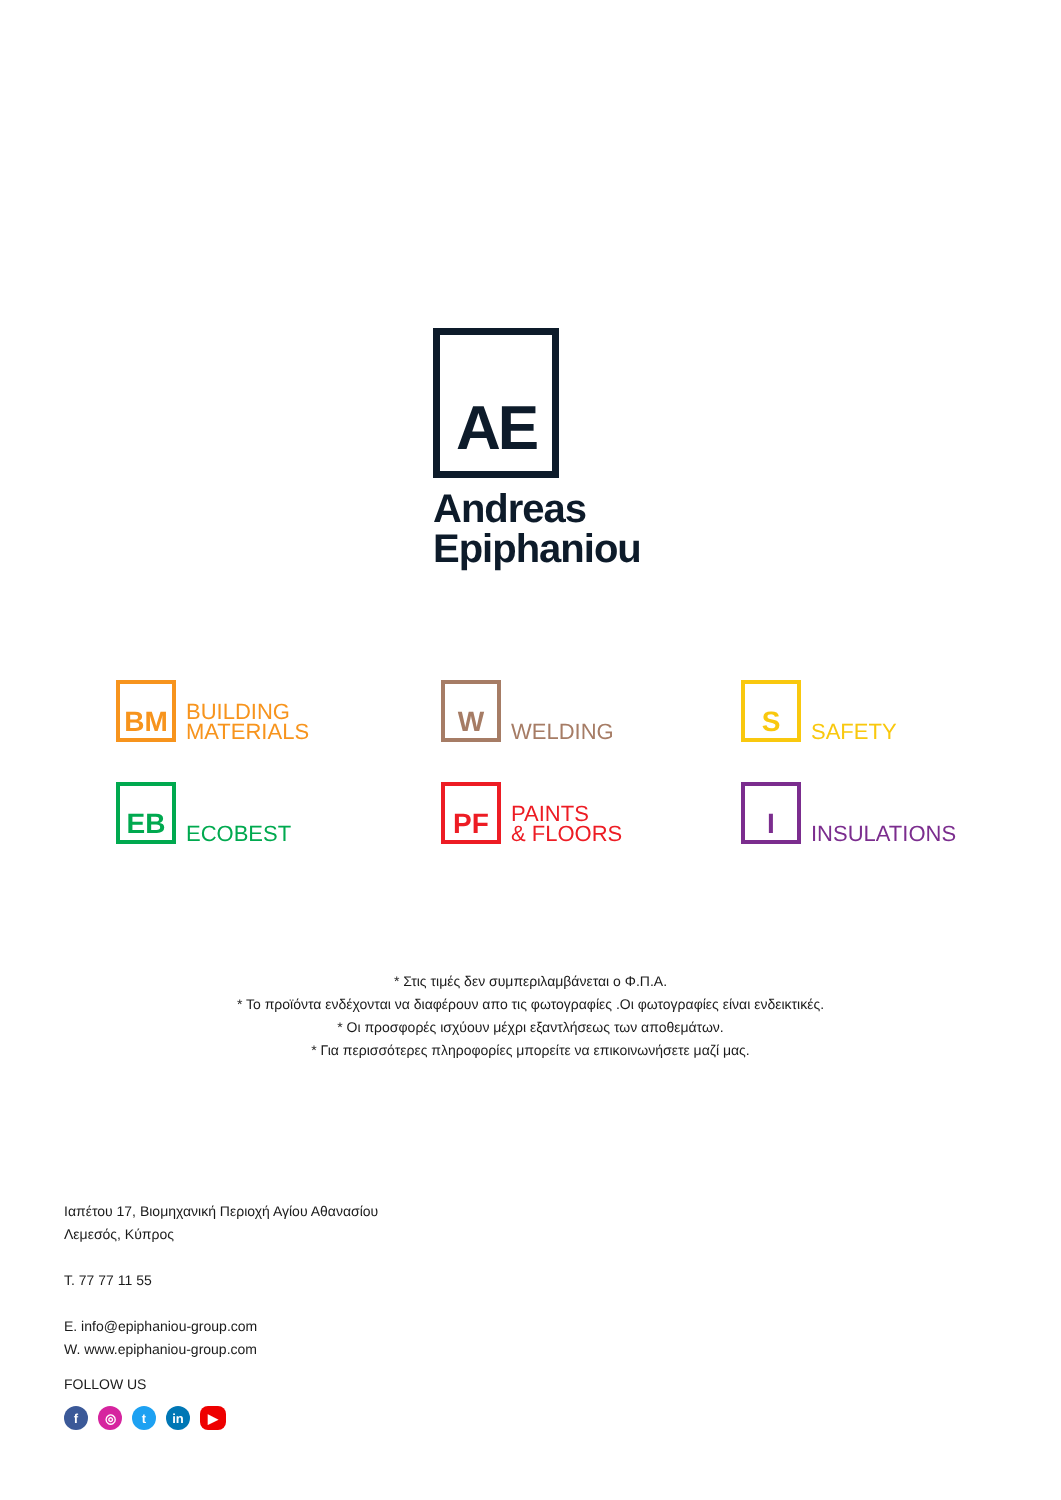AE
Andreas
Epiphaniou
BM
BUILDING
MATERIALS
W
WELDING
S
SAFETY
EB
ECOBEST
PF
PAINTS
& FLOORS
I
INSULATIONS
* Στις τιμές δεν συμπεριλαμβάνεται ο Φ.Π.Α.
* Το προϊόντα ενδέχονται να διαφέρουν απο τις φωτογραφίες .Οι φωτογραφίες είναι ενδεικτικές.
* Οι προσφορές ισχύουν μέχρι εξαντλήσεως των αποθεμάτων.
* Για περισσότερες πληροφορίες μπορείτε να επικοινωνήσετε μαζί μας.
Ιαπέτου 17, Βιομηχανική Περιοχή Αγίου Αθανασίου
Λεμεσός, Κύπρος
T. 77 77 11 55
E. info@epiphaniou-group.com
W. www.epiphaniou-group.com
FOLLOW US
f ◎ t in ▶